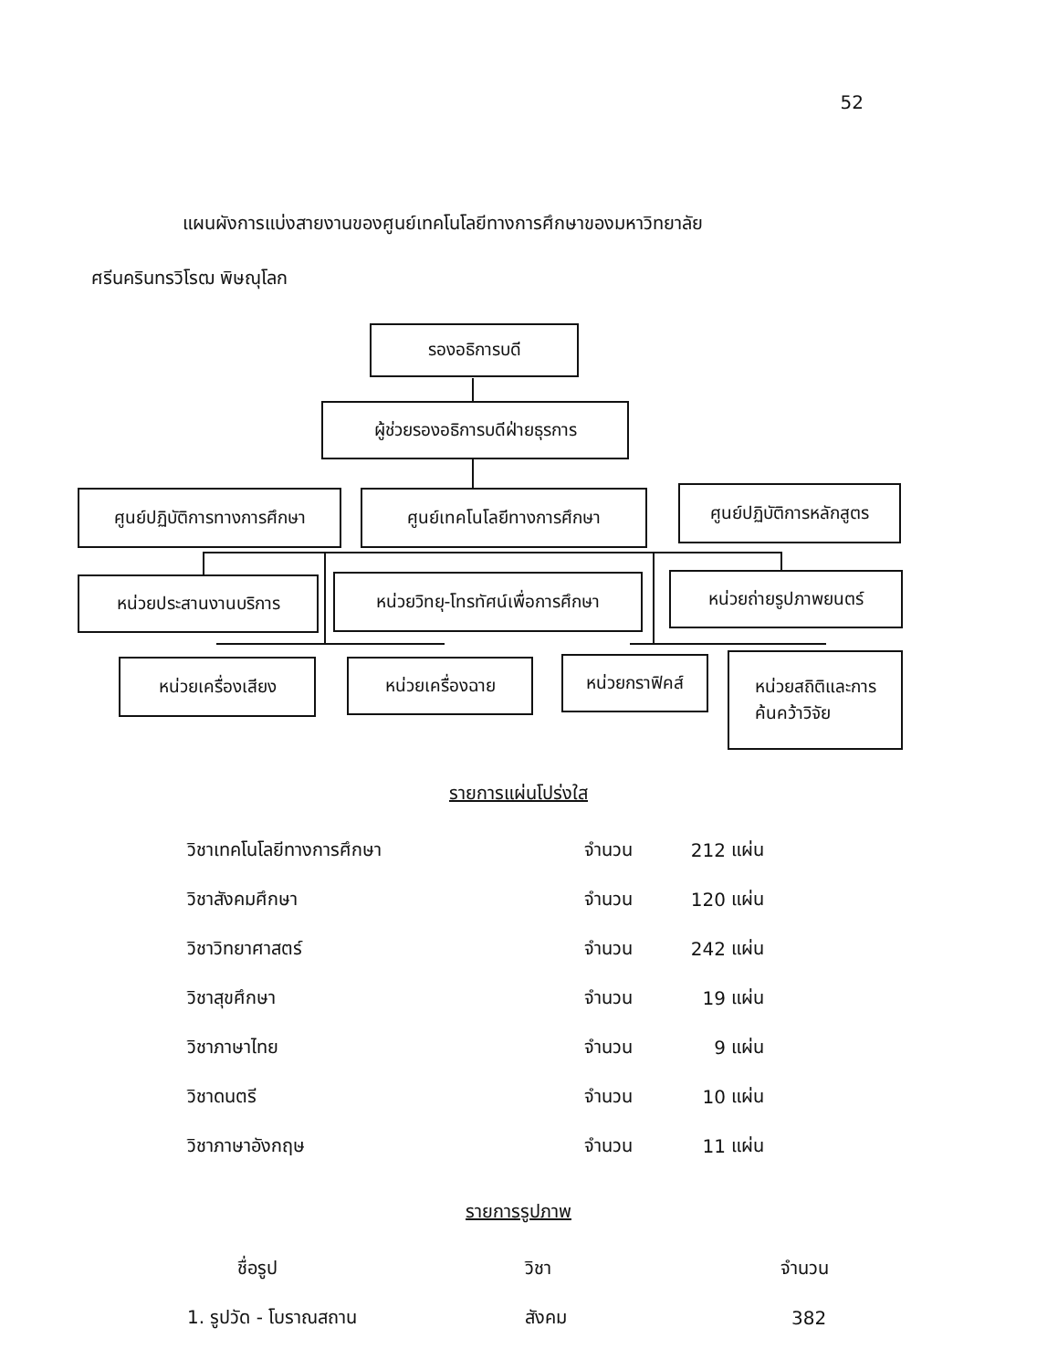52
แผนผังการแบ่งสายงานของศูนย์เทคโนโลยีทางการศึกษาของมหาวิทยาลัย
ศรีนครินทรวิโรฒ พิษณุโลก
รองอธิการบดี
ผู้ช่วยรองอธิการบดีฝ่ายธุรการ
ศูนย์ปฏิบัติการทางการศึกษา
ศูนย์เทคโนโลยีทางการศึกษา
ศูนย์ปฏิบัติการหลักสูตร
หน่วยประสานงานบริการ
หน่วยวิทยุ-โทรทัศน์เพื่อการศึกษา
หน่วยถ่ายรูปภาพยนตร์
หน่วยเครื่องเสียง หน่วยเครื่องฉาย หน่วยกราฟิคส์
หน่วยสถิติและการ
ค้นคว้าวิจัย
รายการแผ่นโปร่งใส
| วิชาเทคโนโลยีทางการศึกษา | จำนวน | 212 | แผ่น |
| วิชาสังคมศึกษา | จำนวน | 120 | แผ่น |
| วิชาวิทยาศาสตร์ | จำนวน | 242 | แผ่น |
| วิชาสุขศึกษา | จำนวน | 19 | แผ่น |
| วิชาภาษาไทย | จำนวน | 9 | แผ่น |
| วิชาดนตรี | จำนวน | 10 | แผ่น |
| วิชาภาษาอังกฤษ | จำนวน | 11 | แผ่น |
รายการรูปภาพ
| ชื่อรูป | วิชา | จำนวน |
| 1. รูปวัด - โบราณสถาน | สังคม | 382 |